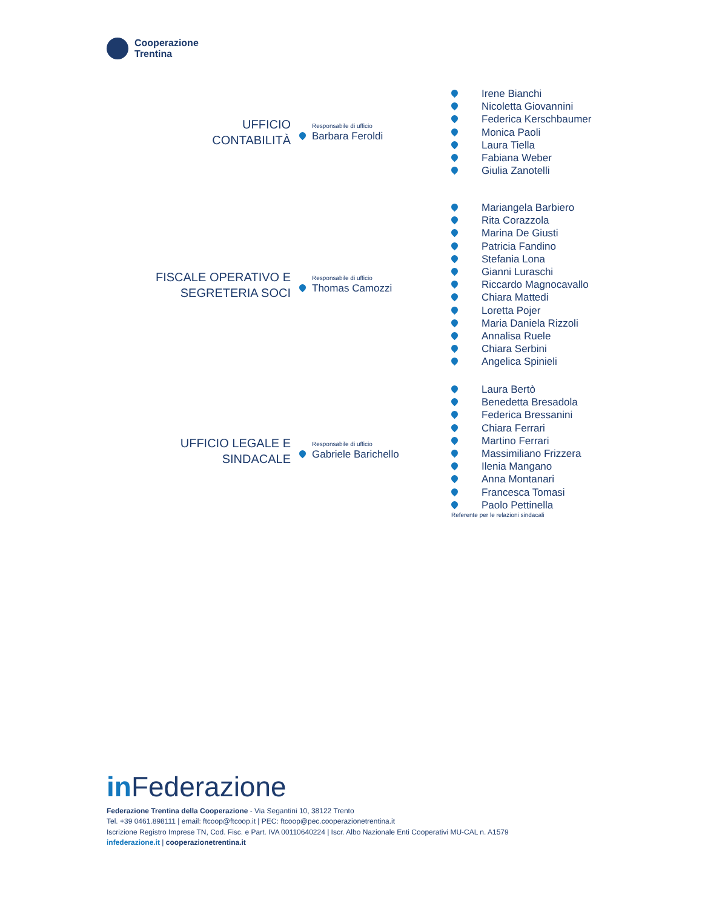Cooperazione
Trentina
UFFICIO
CONTABILITÀ
Responsabile di ufficio
Barbara Feroldi
Irene Bianchi
Nicoletta Giovannini
Federica Kerschbaumer
Monica Paoli
Laura Tiella
Fabiana Weber
Giulia Zanotelli
FISCALE OPERATIVO E
SEGRETERIA SOCI
Responsabile di ufficio
Thomas Camozzi
Mariangela Barbiero
Rita Corazzola
Marina De Giusti
Patricia Fandino
Stefania Lona
Gianni Luraschi
Riccardo Magnocavallo
Chiara Mattedi
Loretta Pojer
Maria Daniela Rizzoli
Annalisa Ruele
Chiara Serbini
Angelica Spinieli
UFFICIO LEGALE E
SINDACALE
Responsabile di ufficio
Gabriele Barichello
Laura Bertò
Benedetta Bresadola
Federica Bressanini
Chiara Ferrari
Martino Ferrari
Massimiliano Frizzera
Ilenia Mangano
Anna Montanari
Francesca Tomasi
Paolo Pettinella
Referente per le relazioni sindacali
in Federazione
Federazione Trentina della Cooperazione - Via Segantini 10, 38122 Trento
Tel. +39 0461.898111 | email: ftcoop@ftcoop.it | PEC: ftcoop@pec.cooperazionetrentina.it
Iscrizione Registro Imprese TN, Cod. Fisc. e Part. IVA 00110640224 | Iscr. Albo Nazionale Enti Cooperativi MU-CAL n. A1579
infederazione.it | cooperazionetrentina.it